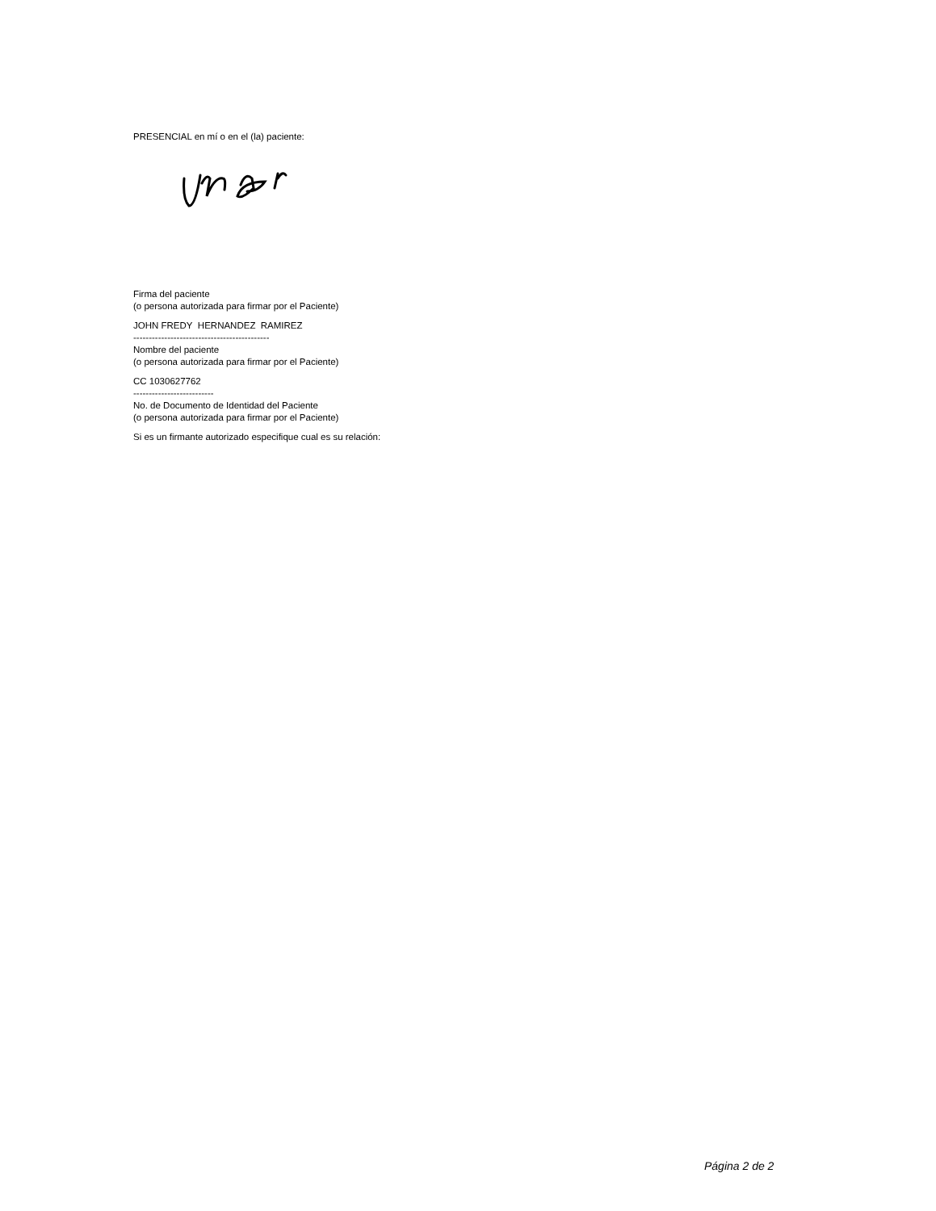PRESENCIAL en mí o en el (la) paciente:
Firma del paciente
(o persona autorizada para firmar por el Paciente)
JOHN FREDY HERNANDEZ RAMIREZ
--------------------------------------------
Nombre del paciente
(o persona autorizada para firmar por el Paciente)
CC 1030627762
--------------------------
No. de Documento de Identidad del Paciente
(o persona autorizada para firmar por el Paciente)
Si es un firmante autorizado especifique cual es su relación:
Página 2 de 2